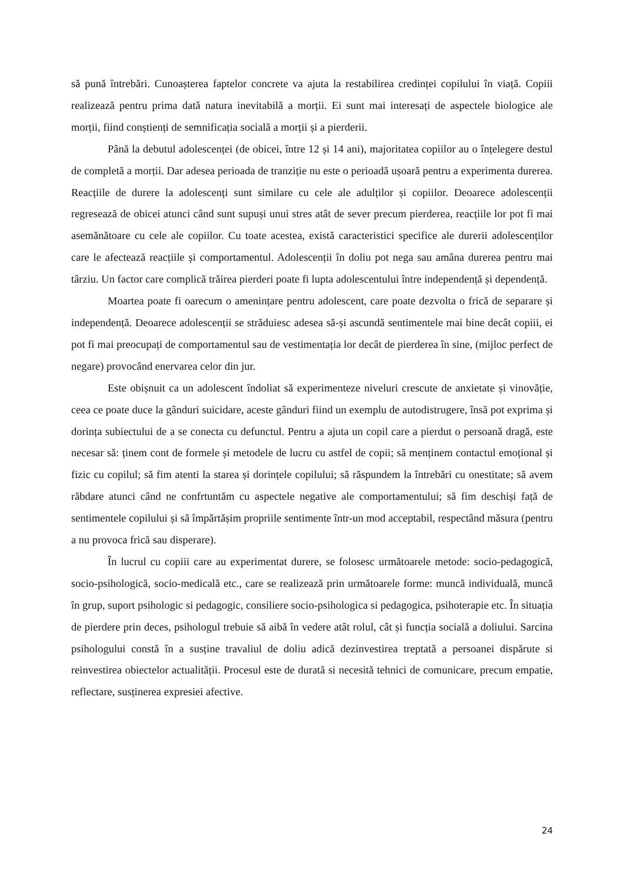să pună întrebări. Cunoașterea faptelor concrete va ajuta la restabilirea credinței copilului în viață. Copiii realizează pentru prima dată natura inevitabilă a morții. Ei sunt mai interesați de aspectele biologice ale morții, fiind conștienți de semnificația socială a morții și a pierderii.
Până la debutul adolescenței (de obicei, între 12 și 14 ani), majoritatea copiilor au o înțelegere destul de completă a morții. Dar adesea perioada de tranziție nu este o perioadă ușoară pentru a experimenta durerea. Reacțiile de durere la adolescenți sunt similare cu cele ale adulților și copiilor. Deoarece adolescenții regresează de obicei atunci când sunt supuși unui stres atât de sever precum pierderea, reacțiile lor pot fi mai asemănătoare cu cele ale copiilor. Cu toate acestea, există caracteristici specifice ale durerii adolescenților care le afectează reacțiile și comportamentul. Adolescenții în doliu pot nega sau amâna durerea pentru mai târziu. Un factor care complică trăirea pierderi poate fi lupta adolescentului între independență și dependență.
Moartea poate fi oarecum o amenințare pentru adolescent, care poate dezvolta o frică de separare și independență. Deoarece adolescenții se străduiesc adesea să-și ascundă sentimentele mai bine decât copiii, ei pot fi mai preocupați de comportamentul sau de vestimentația lor decât de pierderea în sine, (mijloc perfect de negare) provocând enervarea celor din jur.
Este obișnuit ca un adolescent îndoliat să experimenteze niveluri crescute de anxietate și vinovăție, ceea ce poate duce la gânduri suicidare, aceste gânduri fiind un exemplu de autodistrugere, însă pot exprima și dorința subiectului de a se conecta cu defunctul. Pentru a ajuta un copil care a pierdut o persoană dragă, este necesar să: ținem cont de formele și metodele de lucru cu astfel de copii; să menținem contactul emoțional și fizic cu copilul; să fim atenti la starea și dorințele copilului; să răspundem la întrebări cu onestitate; să avem răbdare atunci când ne confrtuntăm cu aspectele negative ale comportamentului; să fim deschiși față de sentimentele copilului și să împărtășim propriile sentimente într-un mod acceptabil, respectând măsura (pentru a nu provoca frică sau disperare).
În lucrul cu copiii care au experimentat durere, se folosesc următoarele metode: socio-pedagogică, socio-psihologică, socio-medicală etc., care se realizează prin următoarele forme: muncă individuală, muncă în grup, suport psihologic si pedagogic, consiliere socio-psihologica si pedagogica, psihoterapie etc. În situația de pierdere prin deces, psihologul trebuie să aibă în vedere atât rolul, cât și funcția socială a doliului. Sarcina psihologului constă în a susține travaliul de doliu adică dezinvestirea treptată a persoanei dispărute si reinvestirea obiectelor actualității. Procesul este de durată si necesită tehnici de comunicare, precum empatie, reflectare, susținerea expresiei afective.
24